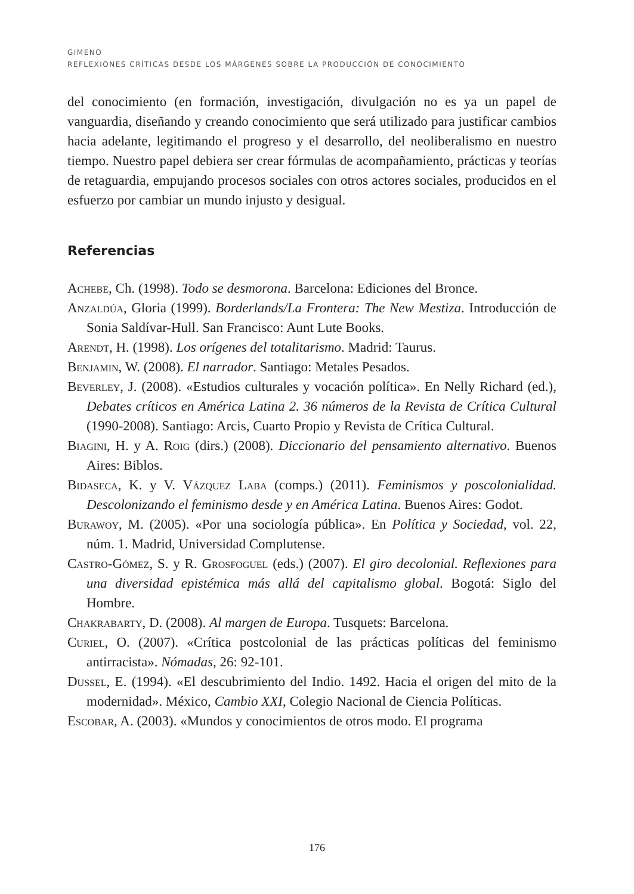GIMENO
REFLEXIONES CRÍTICAS DESDE LOS MÁRGENES SOBRE LA PRODUCCIÓN DE CONOCIMIENTO
del conocimiento (en formación, investigación, divulgación no es ya un papel de vanguardia, diseñando y creando conocimiento que será utilizado para justificar cambios hacia adelante, legitimando el progreso y el desarrollo, del neoliberalismo en nuestro tiempo. Nuestro papel debiera ser crear fórmulas de acompañamiento, prácticas y teorías de retaguardia, empujando procesos sociales con otros actores sociales, producidos en el esfuerzo por cambiar un mundo injusto y desigual.
Referencias
Achebe, Ch. (1998). Todo se desmorona. Barcelona: Ediciones del Bronce.
Anzaldúa, Gloria (1999). Borderlands/La Frontera: The New Mestiza. Introducción de Sonia Saldívar-Hull. San Francisco: Aunt Lute Books.
Arendt, H. (1998). Los orígenes del totalitarismo. Madrid: Taurus.
Benjamin, W. (2008). El narrador. Santiago: Metales Pesados.
Beverley, J. (2008). «Estudios culturales y vocación política». En Nelly Richard (ed.), Debates críticos en América Latina 2. 36 números de la Revista de Crítica Cultural (1990-2008). Santiago: Arcis, Cuarto Propio y Revista de Crítica Cultural.
Biagini, H. y A. Roig (dirs.) (2008). Diccionario del pensamiento alternativo. Buenos Aires: Biblos.
Bidaseca, K. y V. Vázquez Laba (comps.) (2011). Feminismos y poscolonialidad. Descolonizando el feminismo desde y en América Latina. Buenos Aires: Godot.
Burawoy, M. (2005). «Por una sociología pública». En Política y Sociedad, vol. 22, núm. 1. Madrid, Universidad Complutense.
Castro-Gómez, S. y R. Grosfoguel (eds.) (2007). El giro decolonial. Reflexiones para una diversidad epistémica más allá del capitalismo global. Bogotá: Siglo del Hombre.
Chakrabarty, D. (2008). Al margen de Europa. Tusquets: Barcelona.
Curiel, O. (2007). «Crítica postcolonial de las prácticas políticas del feminismo antirracista». Nómadas, 26: 92-101.
Dussel, E. (1994). «El descubrimiento del Indio. 1492. Hacia el origen del mito de la modernidad». México, Cambio XXI, Colegio Nacional de Ciencia Políticas.
Escobar, A. (2003). «Mundos y conocimientos de otros modo. El programa
176